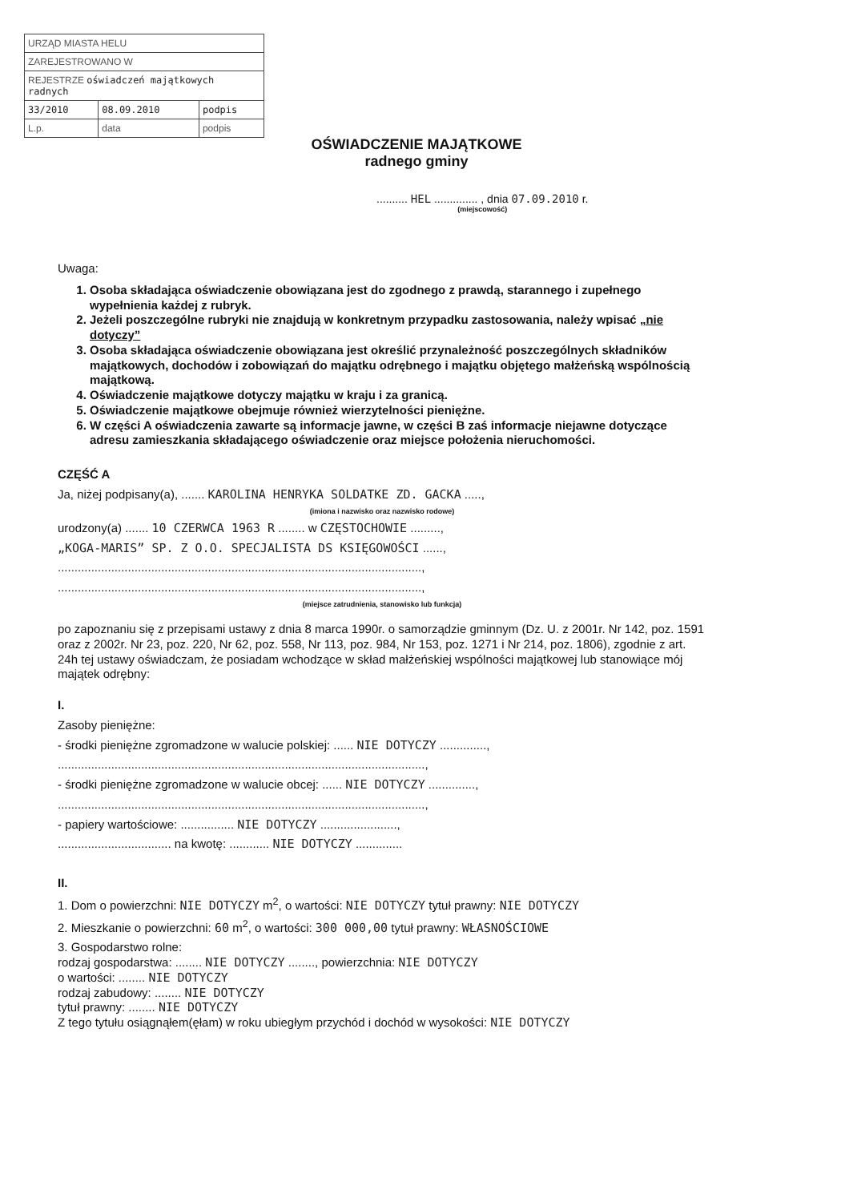| URZĄD MIASTA HELU | | |
| ZAREJESTROWANO W | | |
| REJESTRZE oświadczeń majątkowych radnych | | |
| 33/2010 | 08.09.2010 | podpis |
| L.p. | data | podpis |
OŚWIADCZENIE MAJĄTKOWE
radnego gminy
.......... HEL .............. , dnia 07.09.2010 r.
(miejscowość)
Uwaga:
1. Osoba składająca oświadczenie obowiązana jest do zgodnego z prawdą, starannego i zupełnego wypełnienia każdej z rubryk.
2. Jeżeli poszczególne rubryki nie znajdują w konkretnym przypadku zastosowania, należy wpisać „nie dotyczy”
3. Osoba składająca oświadczenie obowiązana jest określić przynależność poszczególnych składników majątkowych, dochodów i zobowiązań do majątku odrębnego i majątku objętego małżeńską wspólnością majątkową.
4. Oświadczenie majątkowe dotyczy majątku w kraju i za granicą.
5. Oświadczenie majątkowe obejmuje również wierzytelności pieniężne.
6. W części A oświadczenia zawarte są informacje jawne, w części B zaś informacje niejawne dotyczące adresu zamieszkania składającego oświadczenie oraz miejsce położenia nieruchomości.
CZĘŚĆ A
Ja, niżej podpisany(a), ....... KAROLINA HENRYKA SOLDATKE ZD. GACKA .....,
(imiona i nazwisko oraz nazwisko rodowe)
urodzony(a) ....... 10 CZERWCA 1963 R ........ w CZĘSTOCHOWIE .........,
„KOGA-MARIS” SP. Z O.O. SPECJALISTA DS KSIĘGOWOŚCI ......,
.............................................................................................................,
.............................................................................................................,
(miejsce zatrudnienia, stanowisko lub funkcja)
po zapoznaniu się z przepisami ustawy z dnia 8 marca 1990r. o samorządzie gminnym (Dz. U. z 2001r. Nr 142, poz. 1591 oraz z 2002r. Nr 23, poz. 220, Nr 62, poz. 558, Nr 113, poz. 984, Nr 153, poz. 1271 i Nr 214, poz. 1806), zgodnie z art. 24h tej ustawy oświadczam, że posiadam wchodzące w skład małżeńskiej wspólności majątkowej lub stanowiące mój majątek odrębny:
I.
Zasoby pieniężne:
- środki pieniężne zgromadzone w walucie polskiej: ...... NIE DOTYCZY ..............,
..............................................................................................................,
- środki pieniężne zgromadzone w walucie obcej: ...... NIE DOTYCZY ..............,
..............................................................................................................,
- papiery wartościowe: ................ NIE DOTYCZY .......................,
.................................. na kwotę: ............ NIE DOTYCZY ..............
II.
1. Dom o powierzchni: NIE DOTYCZY m<sup>2</sup>, o wartości: NIE DOTYCZY tytuł prawny: NIE DOTYCZY
2. Mieszkanie o powierzchni: 60 m<sup>2</sup>, o wartości: 300 000,00 tytuł prawny: WŁASNOŚCIOWE
3. Gospodarstwo rolne:
rodzaj gospodarstwa: ........ NIE DOTYCZY ........, powierzchnia: NIE DOTYCZY
o wartości: ........ NIE DOTYCZY
rodzaj zabudowy: ........ NIE DOTYCZY
tytuł prawny: ........ NIE DOTYCZY
Z tego tytułu osiągnąłem(ęłam) w roku ubiegłym przychód i dochód w wysokości: NIE DOTYCZY